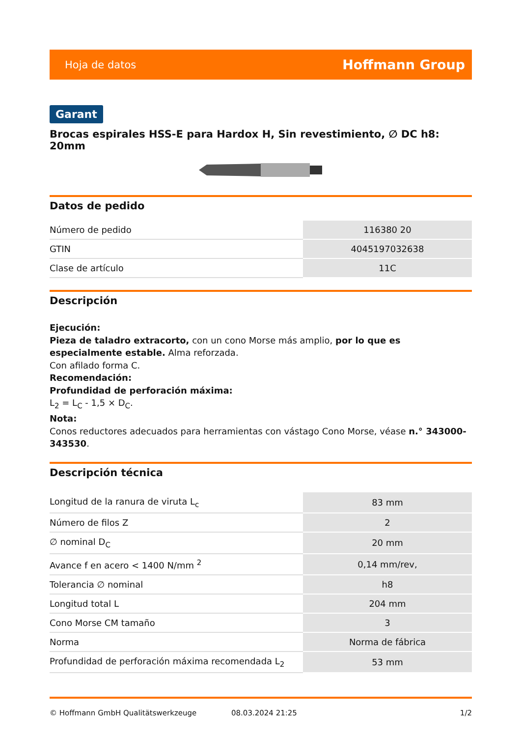Hoja de datos Hoffmann Group
Garant
Brocas espirales HSS-E para Hardox H, Sin revestimiento, ∅ DC h8: 20mm
Datos de pedido
| Número de pedido | 116380 20 |
| GTIN | 4045197032638 |
| Clase de artículo | 11C |
Descripción
Ejecución:
Pieza de taladro extracorto, con un cono Morse más amplio, por lo que es especialmente estable. Alma reforzada.
Con afilado forma C.
Recomendación:
Profundidad de perforación máxima:
L<sub>2</sub> = L<sub>C</sub> - 1,5 × D<sub>C</sub>.
Nota:
Conos reductores adecuados para herramientas con vástago Cono Morse, véase n.° 343000-343530.
Descripción técnica
| Longitud de la ranura de viruta L<sub>c</sub> | 83 mm |
| Número de filos Z | 2 |
| ∅ nominal D<sub>C</sub> | 20 mm |
| Avance f en acero < 1400 N/mm <sup>2</sup> | 0,14 mm/rev, |
| Tolerancia ∅ nominal | h8 |
| Longitud total L | 204 mm |
| Cono Morse CM tamaño | 3 |
| Norma | Norma de fábrica |
| Profundidad de perforación máxima recomendada L<sub>2</sub> | 53 mm |
© Hoffmann GmbH Qualitätswerkzeuge 08.03.2024 21:25 1/2